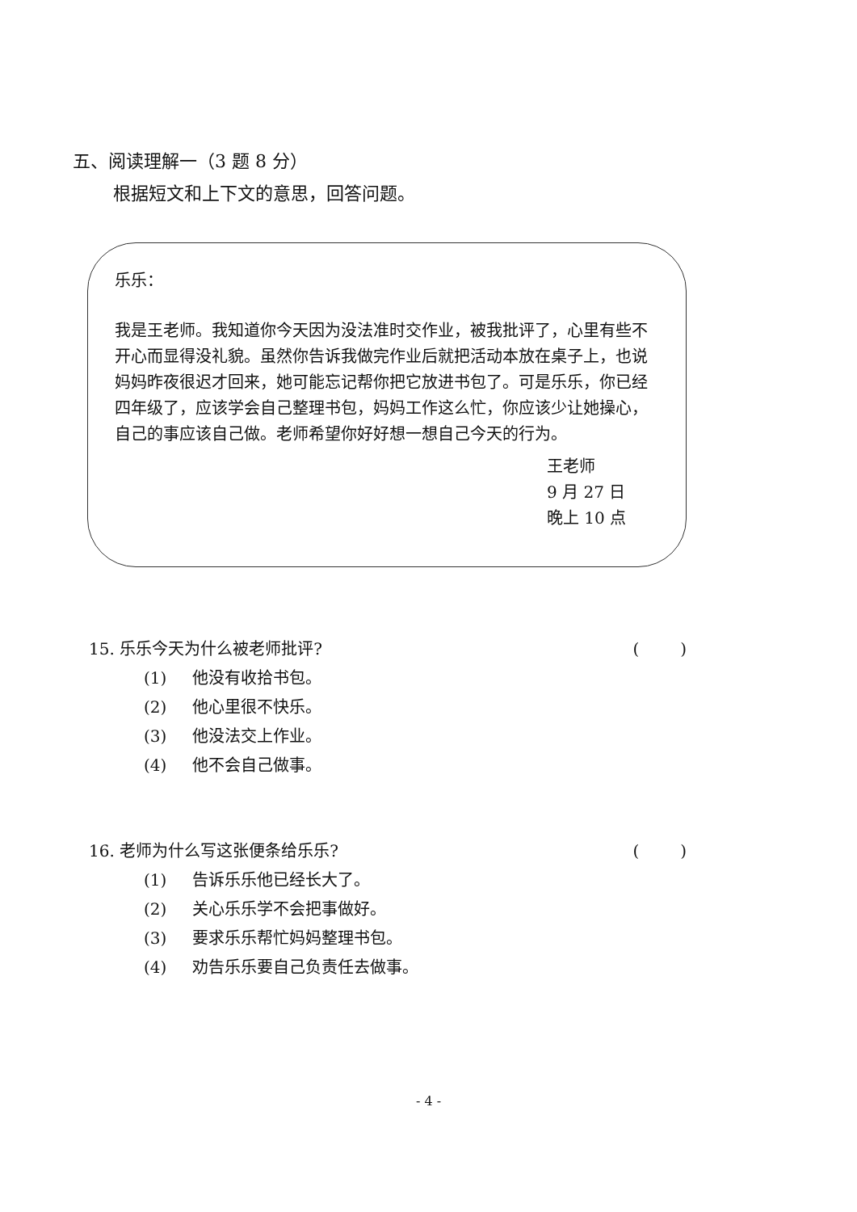五、阅读理解一（3 题 8 分）
根据短文和上下文的意思，回答问题。
乐乐：
我是王老师。我知道你今天因为没法准时交作业，被我批评了，心里有些不开心而显得没礼貌。虽然你告诉我做完作业后就把活动本放在桌子上，也说妈妈昨夜很迟才回来，她可能忘记帮你把它放进书包了。可是乐乐，你已经四年级了，应该学会自己整理书包，妈妈工作这么忙，你应该少让她操心，自己的事应该自己做。老师希望你好好想一想自己今天的行为。
王老师
9 月 27 日
晚上 10 点
15. 乐乐今天为什么被老师批评? ( )
(1) 他没有收拾书包。
(2) 他心里很不快乐。
(3) 他没法交上作业。
(4) 他不会自己做事。
16. 老师为什么写这张便条给乐乐? ( )
(1) 告诉乐乐他已经长大了。
(2) 关心乐乐学不会把事做好。
(3) 要求乐乐帮忙妈妈整理书包。
(4) 劝告乐乐要自己负责任去做事。
- 4 -